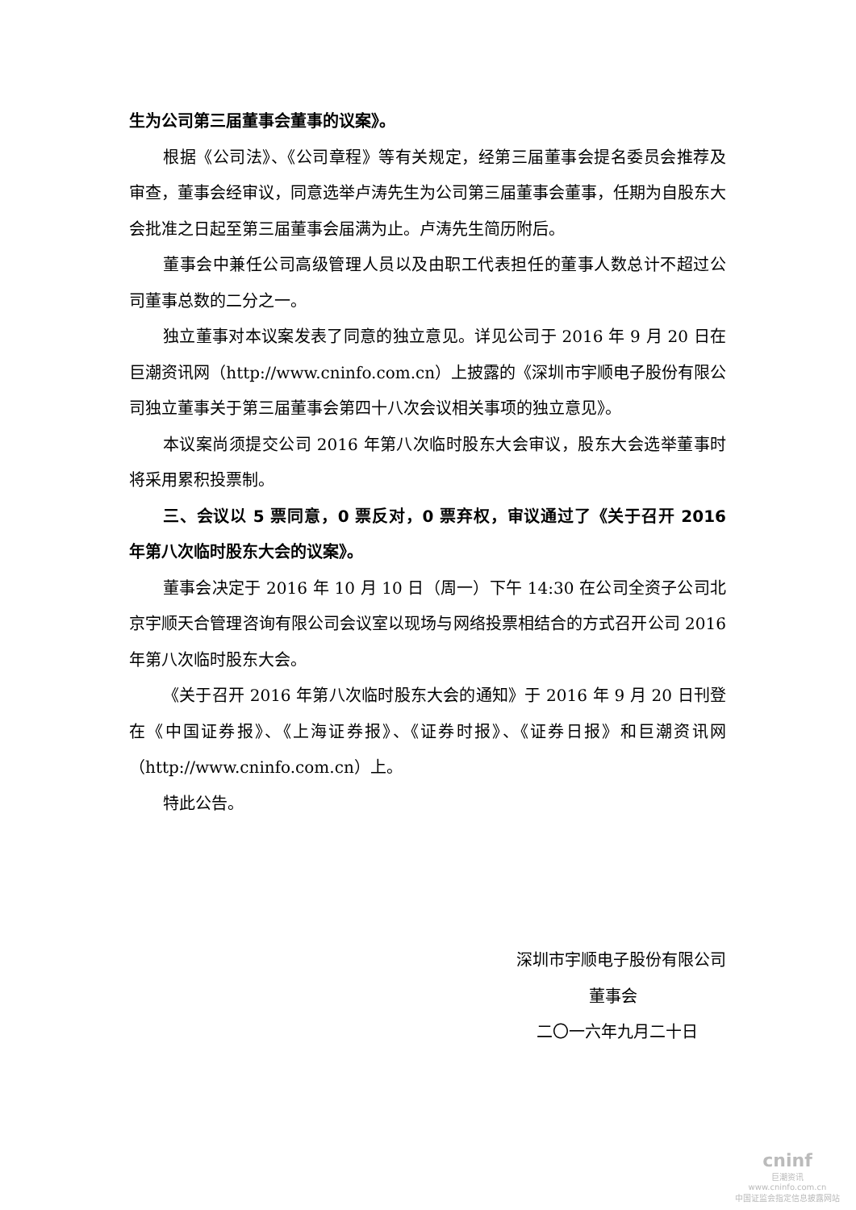生为公司第三届董事会董事的议案》。
根据《公司法》、《公司章程》等有关规定，经第三届董事会提名委员会推荐及审查，董事会经审议，同意选举卢涛先生为公司第三届董事会董事，任期为自股东大会批准之日起至第三届董事会届满为止。卢涛先生简历附后。
董事会中兼任公司高级管理人员以及由职工代表担任的董事人数总计不超过公司董事总数的二分之一。
独立董事对本议案发表了同意的独立意见。详见公司于 2016 年 9 月 20 日在巨潮资讯网（http://www.cninfo.com.cn）上披露的《深圳市宇顺电子股份有限公司独立董事关于第三届董事会第四十八次会议相关事项的独立意见》。
本议案尚须提交公司 2016 年第八次临时股东大会审议，股东大会选举董事时将采用累积投票制。
三、会议以 5 票同意，0 票反对，0 票弃权，审议通过了《关于召开 2016 年第八次临时股东大会的议案》。
董事会决定于 2016 年 10 月 10 日（周一）下午 14:30 在公司全资子公司北京宇顺天合管理咨询有限公司会议室以现场与网络投票相结合的方式召开公司 2016 年第八次临时股东大会。
《关于召开 2016 年第八次临时股东大会的通知》于 2016 年 9 月 20 日刊登在《中国证券报》、《上海证券报》、《证券时报》、《证券日报》和巨潮资讯网（http://www.cninfo.com.cn）上。
特此公告。
深圳市宇顺电子股份有限公司
董事会
二〇一六年九月二十日
cninf
巨潮资讯
www.cninfo.com.cn
中国证监会指定信息披露网站